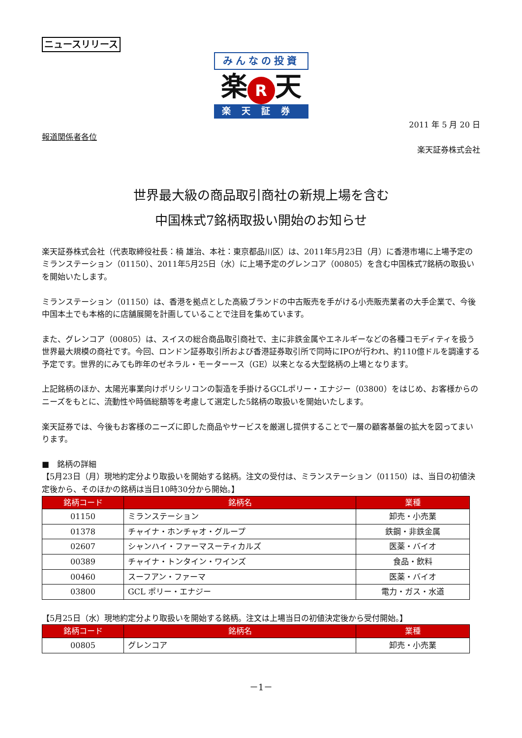ニュースリリース
みんなの投資
楽 R 天
楽天証券
2011 年 5 月 20 日
報道関係者各位
楽天証券株式会社
世界最大級の商品取引商社の新規上場を含む
中国株式7銘柄取扱い開始のお知らせ
楽天証券株式会社（代表取締役社長：楠 雄治、本社：東京都品川区）は、2011年5月23日（月）に香港市場に上場予定のミランステーション（01150）、2011年5月25日（水）に上場予定のグレンコア（00805）を含む中国株式7銘柄の取扱いを開始いたします。
ミランステーション（01150）は、香港を拠点とした高級ブランドの中古販売を手がける小売販売業者の大手企業で、今後中国本土でも本格的に店舗展開を計画していることで注目を集めています。
また、グレンコア（00805）は、スイスの総合商品取引商社で、主に非鉄金属やエネルギーなどの各種コモディティを扱う世界最大規模の商社です。今回、ロンドン証券取引所および香港証券取引所で同時にIPOが行われ、約110億ドルを調達する予定です。世界的にみても昨年のゼネラル・モーターース（GE）以来となる大型銘柄の上場となります。
上記銘柄のほか、太陽光事業向けポリシリコンの製造を手掛けるGCLポリー・エナジー（03800）をはじめ、お客様からのニーズをもとに、流動性や時価総額等を考慮して選定した5銘柄の取扱いを開始いたします。
楽天証券では、今後もお客様のニーズに即した商品やサービスを厳選し提供することで一層の顧客基盤の拡大を図ってまいります。
■　銘柄の詳細
【5月23日（月）現地約定分より取扱いを開始する銘柄。注文の受付は、ミランステーション（01150）は、当日の初値決定後から、そのほかの銘柄は当日10時30分から開始。】
| 銘柄コード | 銘柄名 | 業種 |
| --- | --- | --- |
| 01150 | ミランステーション | 卸売・小売業 |
| 01378 | チャイナ・ホンチャオ・グループ | 鉄鋼・非鉄金属 |
| 02607 | シャンハイ・ファーマスーティカルズ | 医薬・バイオ |
| 00389 | チャイナ・トンタイン・ワインズ | 食品・飲料 |
| 00460 | スーフアン・ファーマ | 医薬・バイオ |
| 03800 | GCL ポリー・エナジー | 電力・ガス・水道 |
【5月25日（水）現地約定分より取扱いを開始する銘柄。注文は上場当日の初値決定後から受付開始。】
| 銘柄コード | 銘柄名 | 業種 |
| --- | --- | --- |
| 00805 | グレンコア | 卸売・小売業 |
－1－